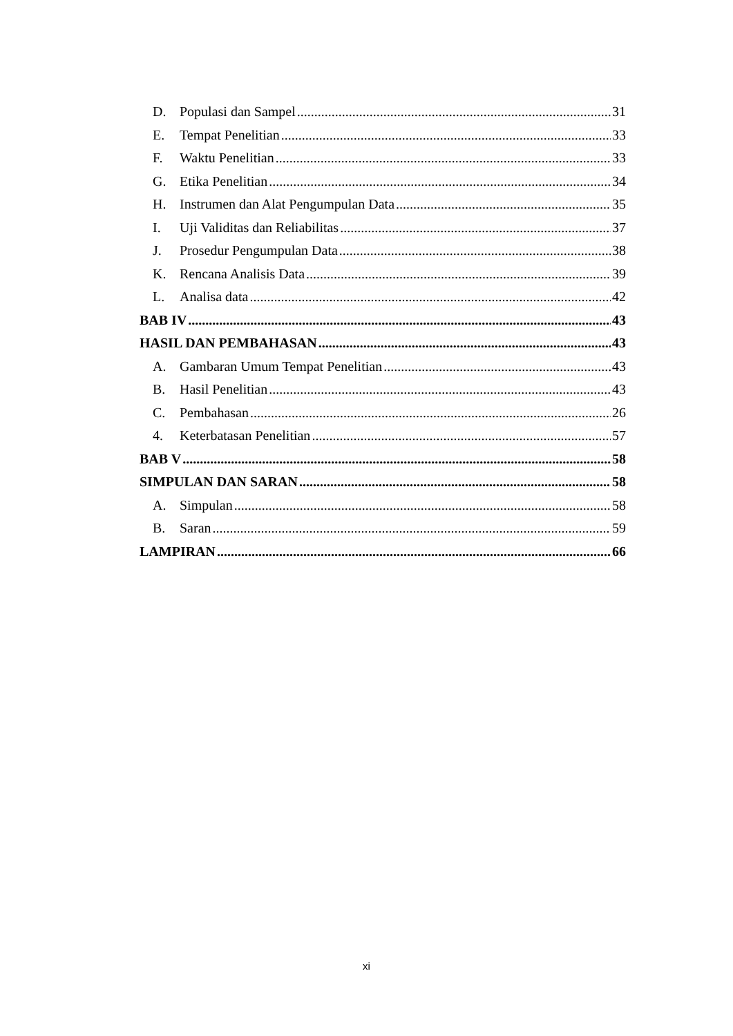D. Populasi dan Sampel 31
E. Tempat Penelitian 33
F. Waktu Penelitian 33
G. Etika Penelitian 34
H. Instrumen dan Alat Pengumpulan Data 35
I. Uji Validitas dan Reliabilitas 37
J. Prosedur Pengumpulan Data 38
K. Rencana Analisis Data 39
L. Analisa data 42
BAB IV 43
HASIL DAN PEMBAHASAN 43
A. Gambaran Umum Tempat Penelitian 43
B. Hasil Penelitian 43
C. Pembahasan 26
4. Keterbatasan Penelitian 57
BAB V 58
SIMPULAN DAN SARAN 58
A. Simpulan 58
B. Saran 59
LAMPIRAN 66
xi